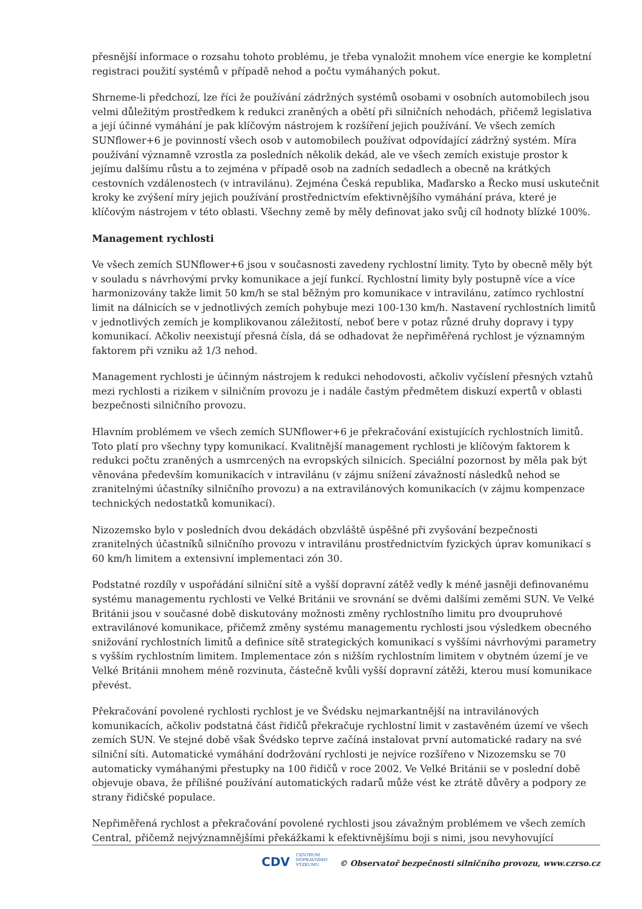přesnější informace o rozsahu tohoto problému, je třeba vynaložit mnohem více energie ke kompletní registraci použití systémů v případě nehod a počtu vymáhaných pokut.
Shrneme-li předchozí, lze říci že používání zádržných systémů osobami v osobních automobilech jsou velmi důležitým prostředkem k redukci zraněných a obětí při silničních nehodách, přičemž legislativa a její účinné vymáhání je pak klíčovým nástrojem k rozšíření jejich používání. Ve všech zemích SUNflower+6 je povinností všech osob v automobilech používat odpovídající zádržný systém. Míra používání významně vzrostla za posledních několik dekád, ale ve všech zemích existuje prostor k jejímu dalšímu růstu a to zejména v případě osob na zadních sedadlech a obecně na krátkých cestovních vzdálenostech (v intravilánu). Zejména Česká republika, Maďarsko a Řecko musí uskutečnit kroky ke zvýšení míry jejich používání prostřednictvím efektivnějšího vymáhání práva, které je klíčovým nástrojem v této oblasti. Všechny země by měly definovat jako svůj cíl hodnoty blízké 100%.
Management rychlosti
Ve všech zemích SUNflower+6 jsou v současnosti zavedeny rychlostní limity. Tyto by obecně měly být v souladu s návrhovými prvky komunikace a její funkcí. Rychlostní limity byly postupně více a více harmonizovány takže limit 50 km/h se stal běžným pro komunikace v intravilánu, zatímco rychlostní limit na dálnicích se v jednotlivých zemích pohybuje mezi 100-130 km/h. Nastavení rychlostních limitů v jednotlivých zemích je komplikovanou záležitostí, neboť bere v potaz různé druhy dopravy i typy komunikací. Ačkoliv neexistují přesná čísla, dá se odhadovat že nepřiměřená rychlost je významným faktorem při vzniku až 1/3 nehod.
Management rychlosti je účinným nástrojem k redukci nehodovosti, ačkoliv vyčíslení přesných vztahů mezi rychlosti a rizikem v silničním provozu je i nadále častým předmětem diskuzí expertů v oblasti bezpečnosti silničního provozu.
Hlavním problémem ve všech zemích SUNflower+6 je překračování existujících rychlostních limitů. Toto platí pro všechny typy komunikací. Kvalitnější management rychlosti je klíčovým faktorem k redukci počtu zraněných a usmrcených na evropských silnicích. Speciální pozornost by měla pak být věnována především komunikacích v intravilánu (v zájmu snížení závažností následků nehod se zranitelnými účastníky silničního provozu) a na extravilánových komunikacích (v zájmu kompenzace technických nedostatků komunikací).
Nizozemsko bylo v posledních dvou dekádách obzvláště úspěšné při zvyšování bezpečnosti zranitelných účastníků silničního provozu v intravilánu prostřednictvím fyzických úprav komunikací s 60 km/h limitem a extensivní implementaci zón 30.
Podstatné rozdíly v uspořádání silniční sítě a vyšší dopravní zátěž vedly k méně jasněji definovanému systému managementu rychlosti ve Velké Británii ve srovnání se dvěmi dalšími zeměmi SUN. Ve Velké Británii jsou v současné době diskutovány možnosti změny rychlostního limitu pro dvoupruhové extravilánové komunikace, přičemž změny systému managementu rychlosti jsou výsledkem obecného snižování rychlostních limitů a definice sítě strategických komunikací s vyššími návrhovými parametry s vyšším rychlostním limitem. Implementace zón s nižším rychlostním limitem v obytném území je ve Velké Británii mnohem méně rozvinuta, částečně kvůli vyšší dopravní zátěži, kterou musí komunikace převést.
Překračování povolené rychlosti rychlost je ve Švédsku nejmarkantnější na intravilánových komunikacích, ačkoliv podstatná část řidičů překračuje rychlostní limit v zastavěném území ve všech zemích SUN. Ve stejné době však Švédsko teprve začíná instalovat první automatické radary na své silniční síti. Automatické vymáhání dodržování rychlosti je nejvíce rozšířeno v Nizozemsku se 70 automaticky vymáhanými přestupky na 100 řidičů v roce 2002. Ve Velké Británii se v poslední době objevuje obava, že přílišné používání automatických radarů může vést ke ztrátě důvěry a podpory ze strany řidičské populace.
Nepřiměřená rychlost a překračování povolené rychlosti jsou závažným problémem ve všech zemích Central, přičemž nejvýznamnějšími překážkami k efektivnějšímu boji s nimi, jsou nevyhovující
CDV CENTRUM
DOPRAVNÍHO
VÝZKUMU © Observatoř bezpečnosti silničního provozu, www.czrso.cz